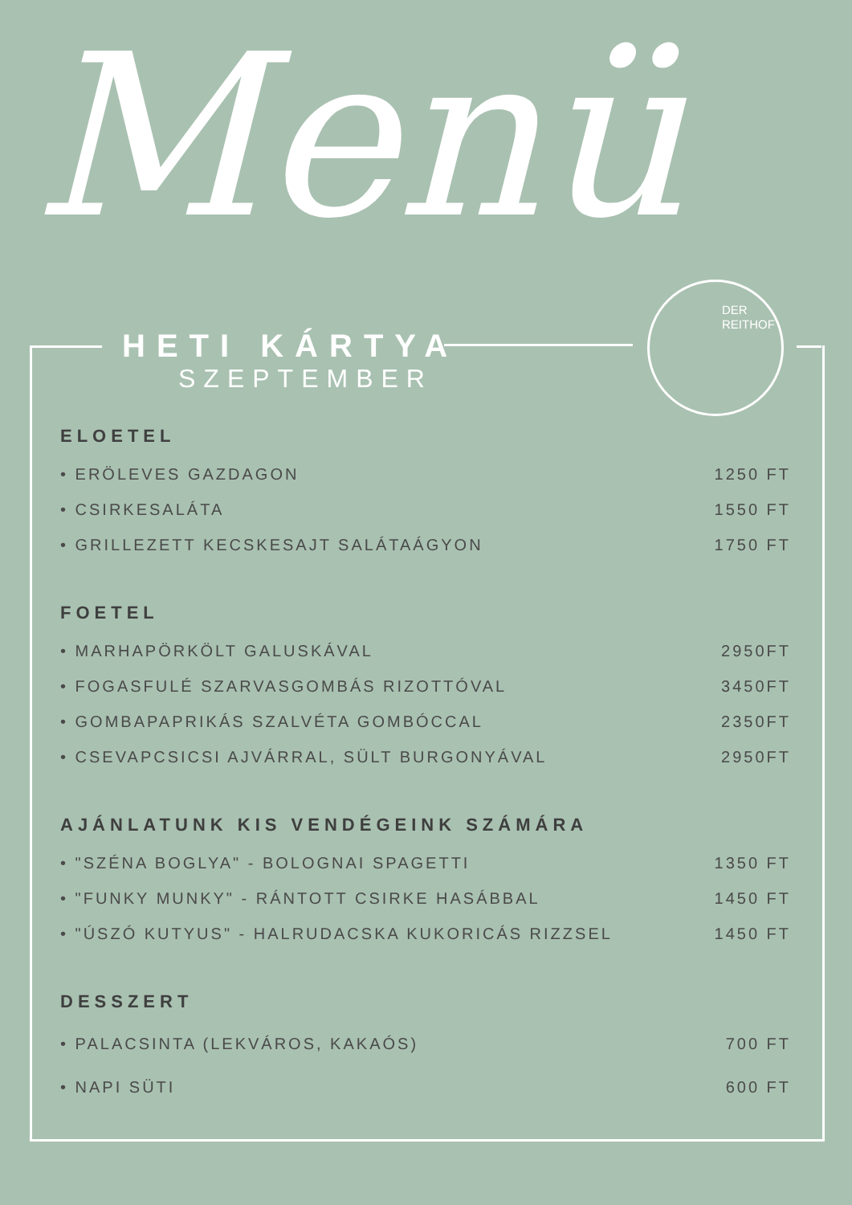Menü
DER
REITHOF
HETI KÁRTYA
SZEPTEMBER
ELOETEL
• ERÖLEVES GAZDAGON 1250 FT
• CSIRKESALÁTA 1550 FT
• GRILLEZETT KECSKESAJT SALÁTAÁGYON 1750 FT
FOETEL
• MARHAPÖRKÖLT GALUSKÁVAL 2950FT
• FOGASFULÉ SZARVASGOMBÁS RIZOTTÓVAL 3450FT
• GOMBAPAPRIKÁS SZALVÉTA GOMBÓCCAL 2350FT
• CSEVAPCSICSI AJVÁRRAL, SÜLT BURGONYÁVAL 2950FT
AJÁNLATUNK KIS VENDÉGEINK SZÁMÁRA
• "SZÉNA BOGLYA" - BOLOGNAI SPAGETTI 1350 FT
• "FUNKY MUNKY" - RÁNTOTT CSIRKE HASÁBBAL 1450 FT
• "ÚSZÓ KUTYUS" - HALRUDACSKA KUKORICÁS RIZZSEL 1450 FT
DESSZERT
• PALACSINTA (LEKVÁROS, KAKAÓS) 700 FT
• NAPI SÜTI 600 FT